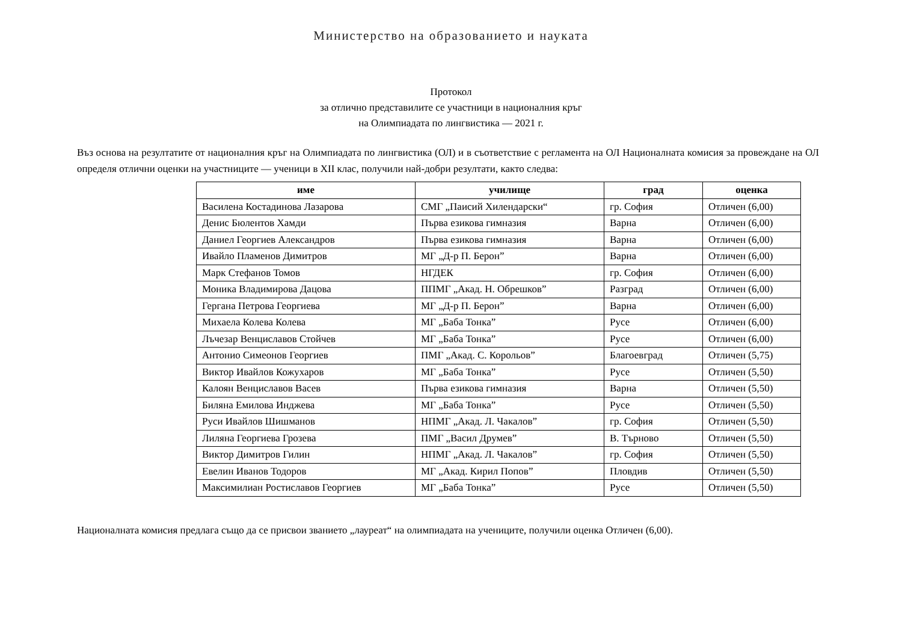Министерство на образованието и науката
Протокол
за отлично представилите се участници в националния кръг
на Олимпиадата по лингвистика — 2021 г.
Въз основа на резултатите от националния кръг на Олимпиадата по лингвистика (ОЛ) и в съответствие с регламента на ОЛ Националната комисия за провеждане на ОЛ определя отлични оценки на участниците — ученици в XII клас, получили най-добри резултати, както следва:
| име | училище | град | оценка |
| --- | --- | --- | --- |
| Василена Костадинова Лазарова | СМГ „Паисий Хилендарски“ | гр. София | Отличен (6,00) |
| Денис Бюлентов Хамди | Първа езикова гимназия | Варна | Отличен (6,00) |
| Даниел Георгиев Александров | Първа езикова гимназия | Варна | Отличен (6,00) |
| Ивайло Пламенов Димитров | МГ „Д-р П. Берон” | Варна | Отличен (6,00) |
| Марк Стефанов Томов | НГДЕК | гр. София | Отличен (6,00) |
| Моника Владимирова Дацова | ППМГ „Акад. Н. Обрешков” | Разград | Отличен (6,00) |
| Гергана Петрова Георгиева | МГ „Д-р П. Берон” | Варна | Отличен (6,00) |
| Михаела Колева Колева | МГ „Баба Тонка” | Русе | Отличен (6,00) |
| Лъчезар Венциславов Стойчев | МГ „Баба Тонка” | Русе | Отличен (6,00) |
| Антонио Симеонов Георгиев | ПМГ „Акад. С. Корольов” | Благоевград | Отличен (5,75) |
| Виктор Ивайлов Кожухаров | МГ „Баба Тонка” | Русе | Отличен (5,50) |
| Калоян Венциславов Васев | Първа езикова гимназия | Варна | Отличен (5,50) |
| Биляна Емилова Инджева | МГ „Баба Тонка” | Русе | Отличен (5,50) |
| Руси Ивайлов Шишманов | НПМГ „Акад. Л. Чакалов” | гр. София | Отличен (5,50) |
| Лиляна Георгиева Грозева | ПМГ „Васил Друмев” | В. Търново | Отличен (5,50) |
| Виктор Димитров Гилин | НПМГ „Акад. Л. Чакалов” | гр. София | Отличен (5,50) |
| Евелин Иванов Тодоров | МГ „Акад. Кирил Попов” | Пловдив | Отличен (5,50) |
| Максимилиан Ростиславов Георгиев | МГ „Баба Тонка” | Русе | Отличен (5,50) |
Националната комисия предлага също да се присвои званието „лауреат“ на олимпиадата на учениците, получили оценка Отличен (6,00).